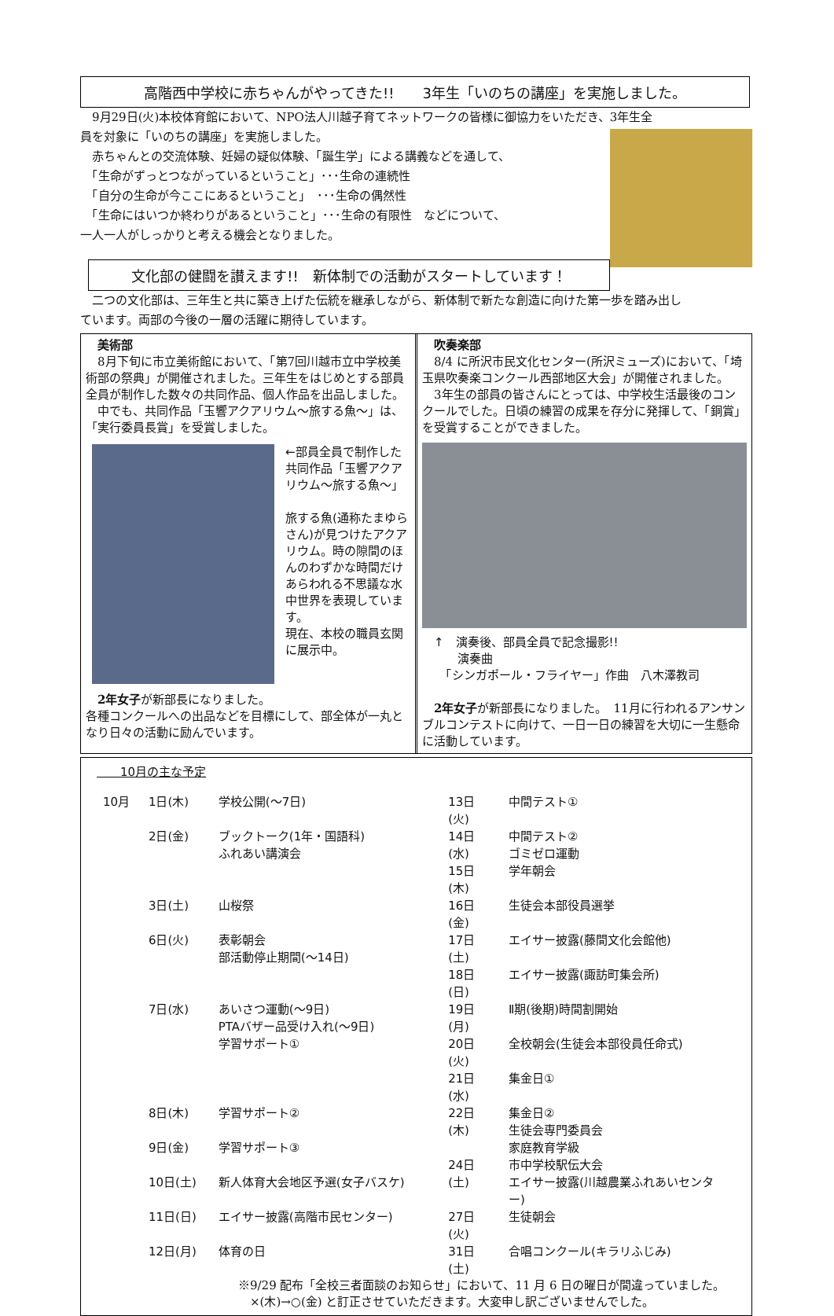高階西中学校に赤ちゃんがやってきた!!　　3年生「いのちの講座」を実施しました。
　9月29日(火)本校体育館において、NPO法人川越子育てネットワークの皆様に御協力をいただき、3年生全
員を対象に「いのちの講座」を実施しました。
　赤ちゃんとの交流体験、妊婦の疑似体験、「誕生学」による講義などを通して、
　「生命がずっとつながっているということ」･･･生命の連続性
　「自分の生命が今ここにあるということ」　･･･生命の偶然性
　「生命にはいつか終わりがあるということ」･･･生命の有限性　などについて、
一人一人がしっかりと考える機会となりました。
文化部の健闘を讃えます!!　新体制での活動がスタートしています！
　二つの文化部は、三年生と共に築き上げた伝統を継承しながら、新体制で新たな創造に向けた第一歩を踏み出し
ています。両部の今後の一層の活躍に期待しています。
　美術部
　8月下旬に市立美術館において、「第7回川越市立中学校美術部の祭典」が開催されました。三年生をはじめとする部員全員が制作した数々の共同作品、個人作品を出品しました。
　中でも、共同作品「玉響アクアリウム～旅する魚～」は、「実行委員長賞」を受賞しました。
←部員全員で制作した共同作品「玉響アクアリウム～旅する魚～」
旅する魚(通称たまゆらさん)が見つけたアクアリウム。時の隙間のほんのわずかな時間だけあらわれる不思議な水中世界を表現しています。
現在、本校の職員玄関に展示中。
　2年女子が新部長になりました。
各種コンクールへの出品などを目標にして、部全体が一丸となり日々の活動に励んでいます。
　吹奏楽部
　8/4 に所沢市民文化センター(所沢ミューズ)において、「埼玉県吹奏楽コンクール西部地区大会」が開催されました。
　3年生の部員の皆さんにとっては、中学校生活最後のコンクールでした。日頃の練習の成果を存分に発揮して、「銅賞」を受賞することができました。
　↑　演奏後、部員全員で記念撮影!!
　　　演奏曲
　　「シンガポール・フライヤー」作曲　八木澤教司
　2年女子が新部長になりました。　11月に行われるアンサンブルコンテストに向けて、一日一日の練習を大切に一生懸命に活動しています。
　　10月の主な予定
| 10月 | 1日(木) | 学校公開(～7日) |
| | 2日(金) | ブックトーク(1年・国語科) ふれあい講演会 |
| | 3日(土) | 山桜祭 |
| | 6日(火) | 表彰朝会 部活動停止期間(～14日) |
| | 7日(水) | あいさつ運動(～9日) PTAバザー品受け入れ(～9日) 学習サポート① |
| | 8日(木) | 学習サポート② |
| | 9日(金) | 学習サポート③ |
| | 10日(土) | 新人体育大会地区予選(女子バスケ) |
| | 11日(日) | エイサー披露(高階市民センター) |
| | 12日(月) | 体育の日 |
| 13日(火) | 中間テスト① |
| 14日(水) | 中間テスト② ゴミゼロ運動 |
| 15日(木) | 学年朝会 |
| 16日(金) | 生徒会本部役員選挙 |
| 17日(土) | エイサー披露(藤間文化会館他) |
| 18日(日) | エイサー披露(諏訪町集会所) |
| 19日(月) | Ⅱ期(後期)時間割開始 |
| 20日(火) | 全校朝会(生徒会本部役員任命式) |
| 21日(水) | 集金日① |
| 22日(木) | 集金日② 生徒会専門委員会 家庭教育学級 |
| 24日(土) | 市中学校駅伝大会 エイサー披露(川越農業ふれあいセンター) |
| 27日(火) | 生徒朝会 |
| 31日(土) | 合唱コンクール(キラリふじみ) |
※9/29 配布「全校三者面談のお知らせ」において、11 月 6 日の曜日が間違っていました。
　×(木)→○(金) と訂正させていただきます。大変申し訳ございませんでした。